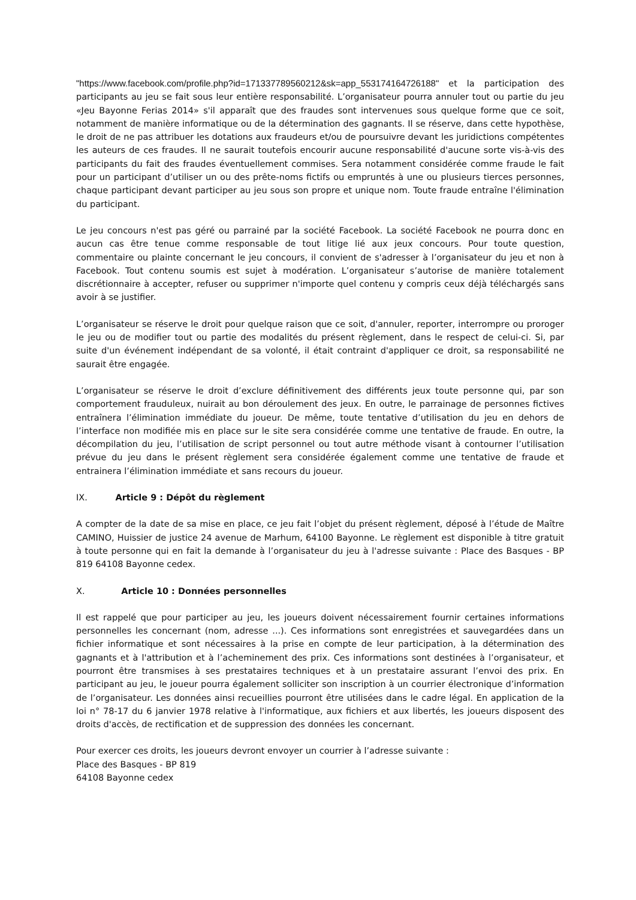"https://www.facebook.com/profile.php?id=171337789560212&sk=app_553174164726188" et la participation des participants au jeu se fait sous leur entière responsabilité. L’organisateur pourra annuler tout ou partie du jeu «Jeu Bayonne Ferias 2014» s'il apparaît que des fraudes sont intervenues sous quelque forme que ce soit, notamment de manière informatique ou de la détermination des gagnants. Il se réserve, dans cette hypothèse, le droit de ne pas attribuer les dotations aux fraudeurs et/ou de poursuivre devant les juridictions compétentes les auteurs de ces fraudes. Il ne saurait toutefois encourir aucune responsabilité d'aucune sorte vis-à-vis des participants du fait des fraudes éventuellement commises. Sera notamment considérée comme fraude le fait pour un participant d’utiliser un ou des prête-noms fictifs ou empruntés à une ou plusieurs tierces personnes, chaque participant devant participer au jeu sous son propre et unique nom. Toute fraude entraîne l'élimination du participant.
Le jeu concours n'est pas géré ou parrainé par la société Facebook. La société Facebook ne pourra donc en aucun cas être tenue comme responsable de tout litige lié aux jeux concours. Pour toute question, commentaire ou plainte concernant le jeu concours, il convient de s'adresser à l’organisateur du jeu et non à Facebook. Tout contenu soumis est sujet à modération. L’organisateur s’autorise de manière totalement discrétionnaire à accepter, refuser ou supprimer n'importe quel contenu y compris ceux déjà téléchargés sans avoir à se justifier.
L’organisateur se réserve le droit pour quelque raison que ce soit, d'annuler, reporter, interrompre ou proroger le jeu ou de modifier tout ou partie des modalités du présent règlement, dans le respect de celui-ci. Si, par suite d'un événement indépendant de sa volonté, il était contraint d'appliquer ce droit, sa responsabilité ne saurait être engagée.
L’organisateur se réserve le droit d’exclure définitivement des différents jeux toute personne qui, par son comportement frauduleux, nuirait au bon déroulement des jeux. En outre, le parrainage de personnes fictives entraînera l’élimination immédiate du joueur. De même, toute tentative d’utilisation du jeu en dehors de l’interface non modifiée mis en place sur le site sera considérée comme une tentative de fraude. En outre, la décompilation du jeu, l’utilisation de script personnel ou tout autre méthode visant à contourner l’utilisation prévue du jeu dans le présent règlement sera considérée également comme une tentative de fraude et entrainera l’élimination immédiate et sans recours du joueur.
IX. Article 9 : Dépôt du règlement
A compter de la date de sa mise en place, ce jeu fait l’objet du présent règlement, déposé à l’étude de Maître CAMINO, Huissier de justice 24 avenue de Marhum, 64100 Bayonne. Le règlement est disponible à titre gratuit à toute personne qui en fait la demande à l’organisateur du jeu à l'adresse suivante : Place des Basques - BP 819 64108 Bayonne cedex.
X. Article 10 : Données personnelles
Il est rappelé que pour participer au jeu, les joueurs doivent nécessairement fournir certaines informations personnelles les concernant (nom, adresse ...). Ces informations sont enregistrées et sauvegardées dans un fichier informatique et sont nécessaires à la prise en compte de leur participation, à la détermination des gagnants et à l'attribution et à l’acheminement des prix. Ces informations sont destinées à l’organisateur, et pourront être transmises à ses prestataires techniques et à un prestataire assurant l’envoi des prix. En participant au jeu, le joueur pourra également solliciter son inscription à un courrier électronique d’information de l’organisateur. Les données ainsi recueillies pourront être utilisées dans le cadre légal. En application de la loi n° 78-17 du 6 janvier 1978 relative à l'informatique, aux fichiers et aux libertés, les joueurs disposent des droits d'accès, de rectification et de suppression des données les concernant.
Pour exercer ces droits, les joueurs devront envoyer un courrier à l’adresse suivante :
Place des Basques - BP 819
64108 Bayonne cedex